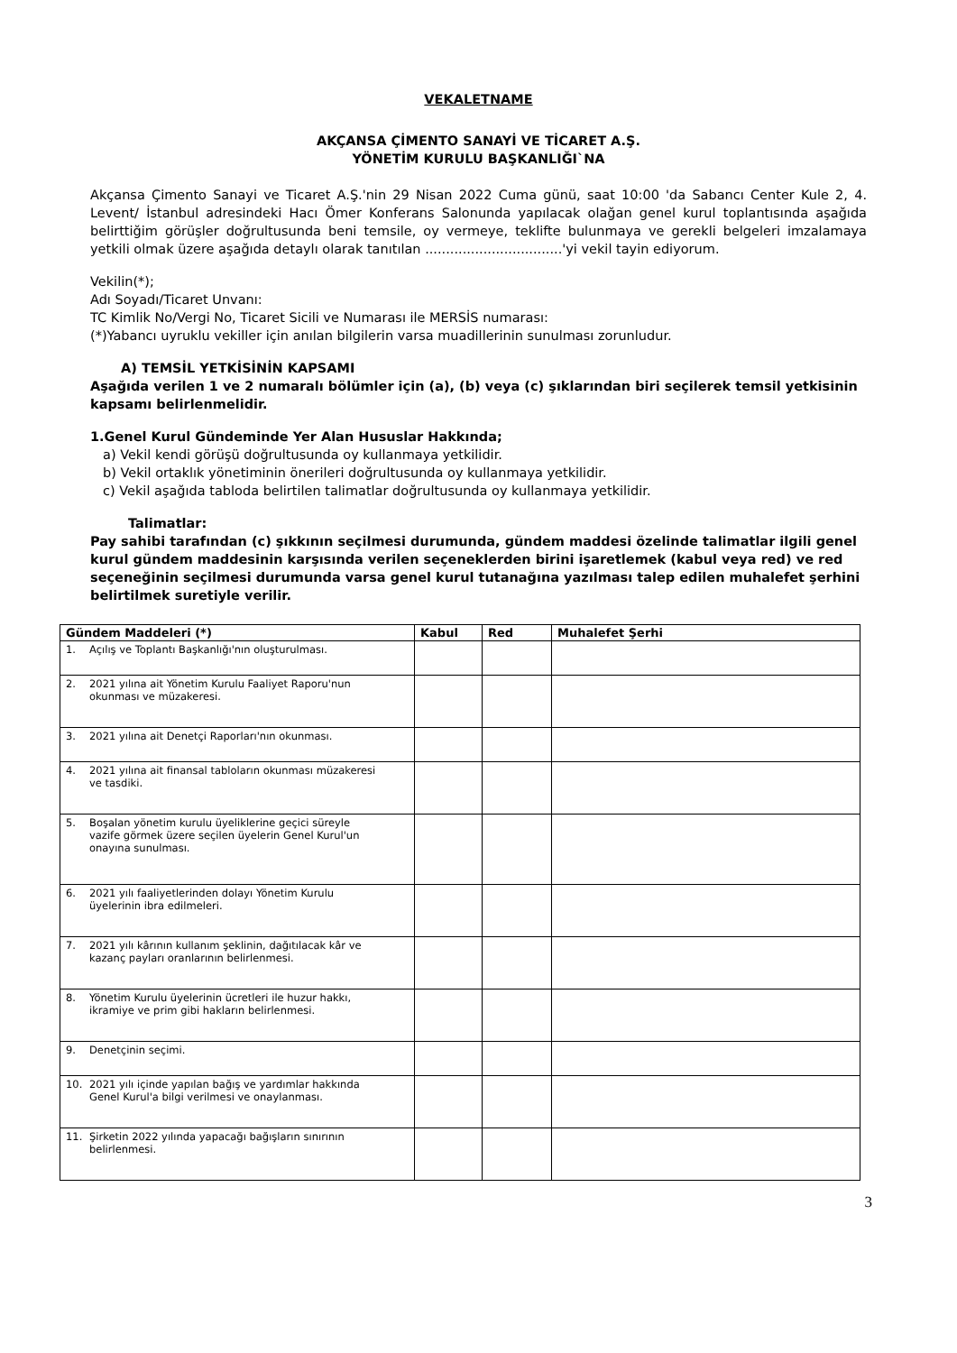VEKALETNAME
AKÇANSA ÇİMENTO SANAYİ VE TİCARET A.Ş.
YÖNETİM KURULU BAŞKANLIĞI`NA
Akçansa Çimento Sanayi ve Ticaret A.Ş.'nin 29 Nisan 2022 Cuma günü, saat 10:00 'da Sabancı Center Kule 2, 4. Levent/ İstanbul adresindeki Hacı Ömer Konferans Salonunda yapılacak olağan genel kurul toplantısında aşağıda belirttiğim görüşler doğrultusunda beni temsile, oy vermeye, teklifte bulunmaya ve gerekli belgeleri imzalamaya yetkili olmak üzere aşağıda detaylı olarak tanıtılan .................................'yi vekil tayin ediyorum.
Vekilin(*);
Adı Soyadı/Ticaret Unvanı:
TC Kimlik No/Vergi No, Ticaret Sicili ve Numarası ile MERSİS numarası:
(*)Yabancı uyruklu vekiller için anılan bilgilerin varsa muadillerinin sunulması zorunludur.
A) TEMSİL YETKİSİNİN KAPSAMI
Aşağıda verilen 1 ve 2 numaralı bölümler için (a), (b) veya (c) şıklarından biri seçilerek temsil yetkisinin kapsamı belirlenmelidir.
1.Genel Kurul Gündeminde Yer Alan Hususlar Hakkında;
a) Vekil kendi görüşü doğrultusunda oy kullanmaya yetkilidir.
b) Vekil ortaklık yönetiminin önerileri doğrultusunda oy kullanmaya yetkilidir.
c) Vekil aşağıda tabloda belirtilen talimatlar doğrultusunda oy kullanmaya yetkilidir.
Talimatlar:
Pay sahibi tarafından (c) şıkkının seçilmesi durumunda, gündem maddesi özelinde talimatlar ilgili genel kurul gündem maddesinin karşısında verilen seçeneklerden birini işaretlemek (kabul veya red) ve red seçeneğinin seçilmesi durumunda varsa genel kurul tutanağına yazılması talep edilen muhalefet şerhini belirtilmek suretiyle verilir.
| Gündem Maddeleri (*) | Kabul | Red | Muhalefet Şerhi |
| --- | --- | --- | --- |
| 1. Açılış ve Toplantı Başkanlığı'nın oluşturulması. | | | |
| 2. 2021 yılına ait Yönetim Kurulu Faaliyet Raporu'nun okunması ve müzakeresi. | | | |
| 3. 2021 yılına ait Denetçi Raporları'nın okunması. | | | |
| 4. 2021 yılına ait finansal tabloların okunması müzakeresi ve tasdiki. | | | |
| 5. Boşalan yönetim kurulu üyeliklerine geçici süreyle vazife görmek üzere seçilen üyelerin Genel Kurul'un onayına sunulması. | | | |
| 6. 2021 yılı faaliyetlerinden dolayı Yönetim Kurulu üyelerinin ibra edilmeleri. | | | |
| 7. 2021 yılı kârının kullanım şeklinin, dağıtılacak kâr ve kazanç payları oranlarının belirlenmesi. | | | |
| 8. Yönetim Kurulu üyelerinin ücretleri ile huzur hakkı, ikramiye ve prim gibi hakların belirlenmesi. | | | |
| 9. Denetçinin seçimi. | | | |
| 10. 2021 yılı içinde yapılan bağış ve yardımlar hakkında Genel Kurul'a bilgi verilmesi ve onaylanması. | | | |
| 11. Şirketin 2022 yılında yapacağı bağışların sınırının belirlenmesi. | | | |
3